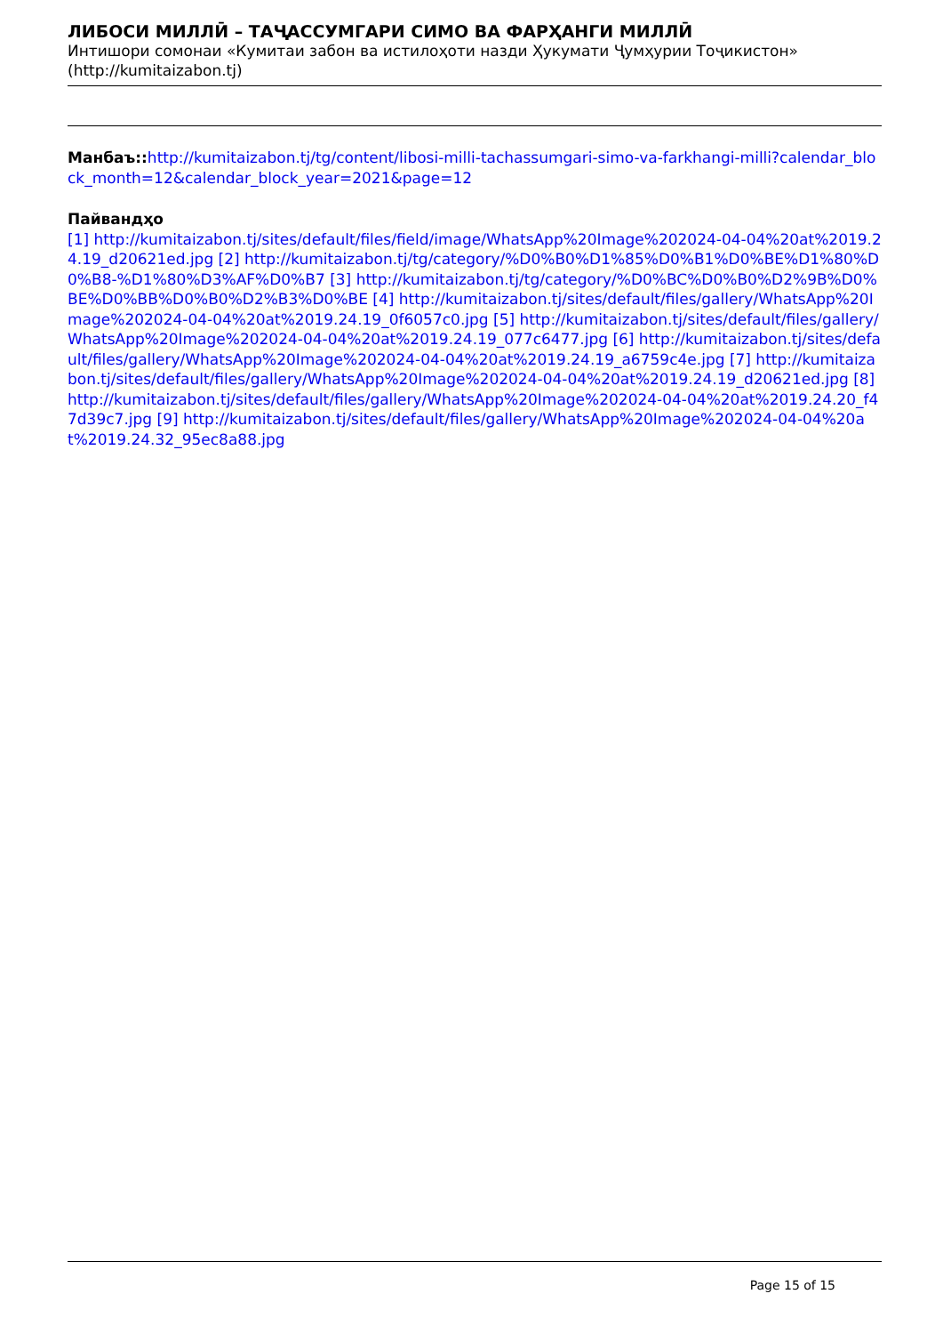ЛИБОСИ МИЛЛӢ – ТАҶАССУМГАРИ СИМО ВА ФАРҲАНГИ МИЛЛӢ
Интишори сомонаи «Кумитаи забон ва истилоҳоти назди Ҳукумати Ҷумҳурии Тоҷикистон» (http://kumitaizabon.tj)
Манбаъ:: http://kumitaizabon.tj/tg/content/libosi-milli-tachassumgari-simo-va-farkhangi-milli?calendar_block_month=12&calendar_block_year=2021&page=12
Пайвандҳо
[1] http://kumitaizabon.tj/sites/default/files/field/image/WhatsApp%20Image%202024-04-04%20at%2019.24.19_d20621ed.jpg [2] http://kumitaizabon.tj/tg/category/%D0%B0%D1%85%D0%B1%D0%BE%D1%80%D0%B8-%D1%80%D3%AF%D0%B7 [3] http://kumitaizabon.tj/tg/category/%D0%BC%D0%B0%D2%9B%D0%BE%D0%BB%D0%B0%D2%B3%D0%BE [4] http://kumitaizabon.tj/sites/default/files/gallery/WhatsApp%20Image%202024-04-04%20at%2019.24.19_0f6057c0.jpg [5] http://kumitaizabon.tj/sites/default/files/gallery/WhatsApp%20Image%202024-04-04%20at%2019.24.19_077c6477.jpg [6] http://kumitaizabon.tj/sites/default/files/gallery/WhatsApp%20Image%202024-04-04%20at%2019.24.19_a6759c4e.jpg [7] http://kumitaizabon.tj/sites/default/files/gallery/WhatsApp%20Image%202024-04-04%20at%2019.24.19_d20621ed.jpg [8] http://kumitaizabon.tj/sites/default/files/gallery/WhatsApp%20Image%202024-04-04%20at%2019.24.20_f47d39c7.jpg [9] http://kumitaizabon.tj/sites/default/files/gallery/WhatsApp%20Image%202024-04-04%20at%2019.24.32_95ec8a88.jpg
Page 15 of 15